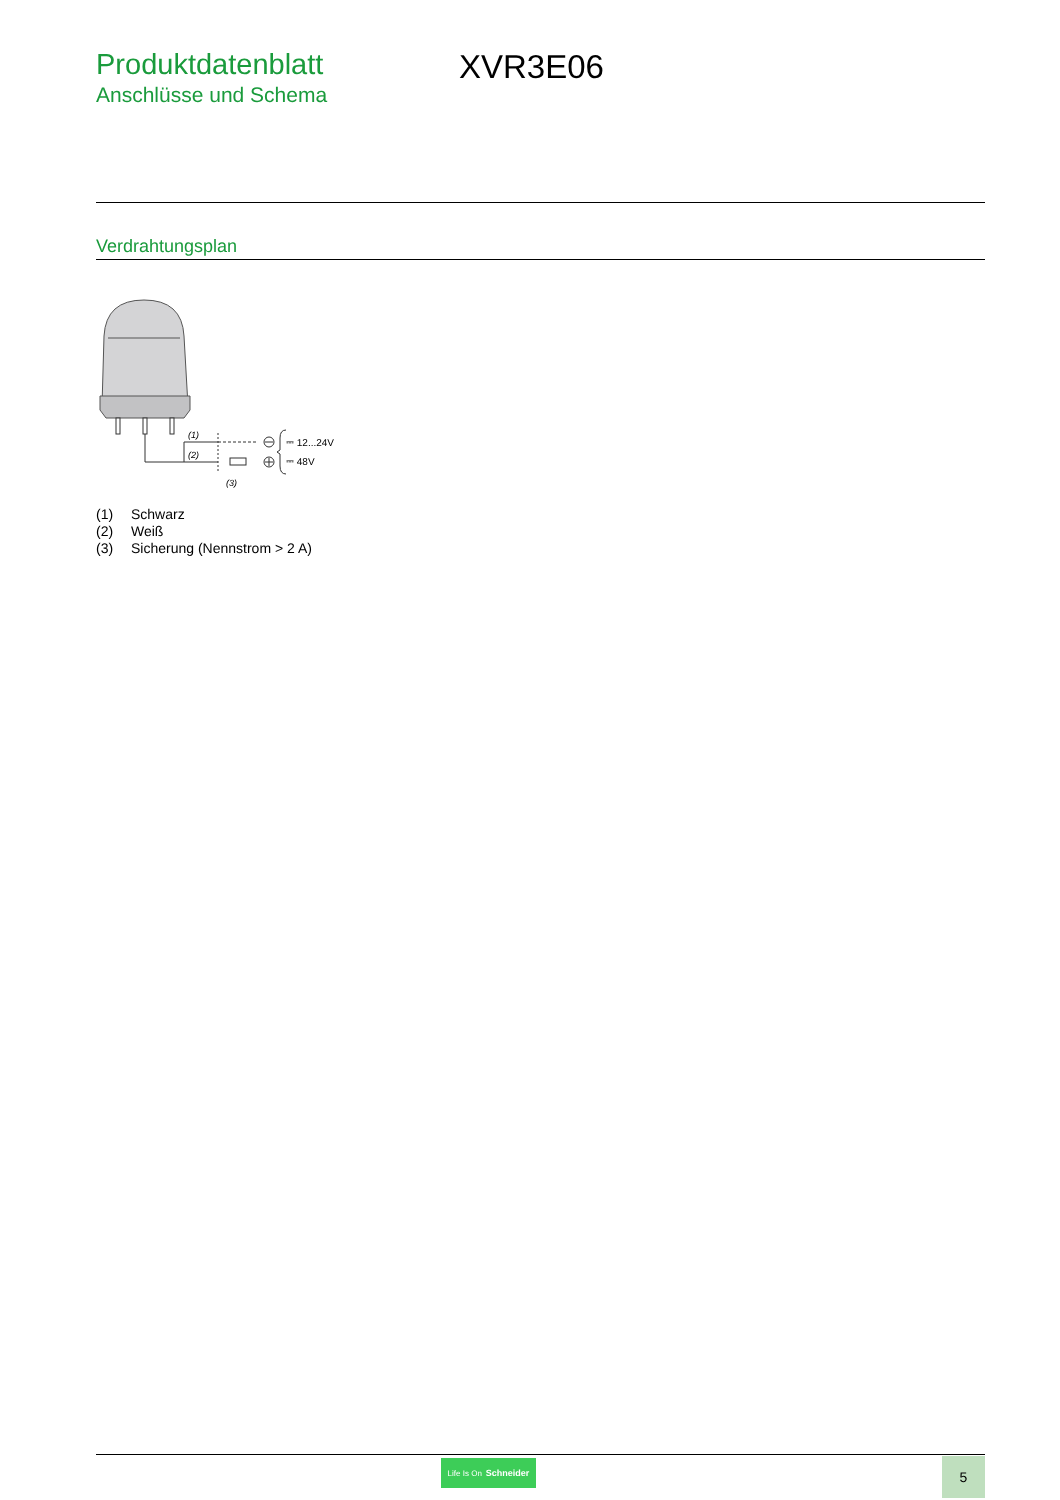Produktdatenblatt
Anschlüsse und Schema
XVR3E06
Verdrahtungsplan
(1)
(2)
(3)
⎓ 12...24V
⎓ 48V
(1) Schwarz
(2) Weiß
(3) Sicherung (Nennstrom > 2 A)
Life Is On Schneider
5